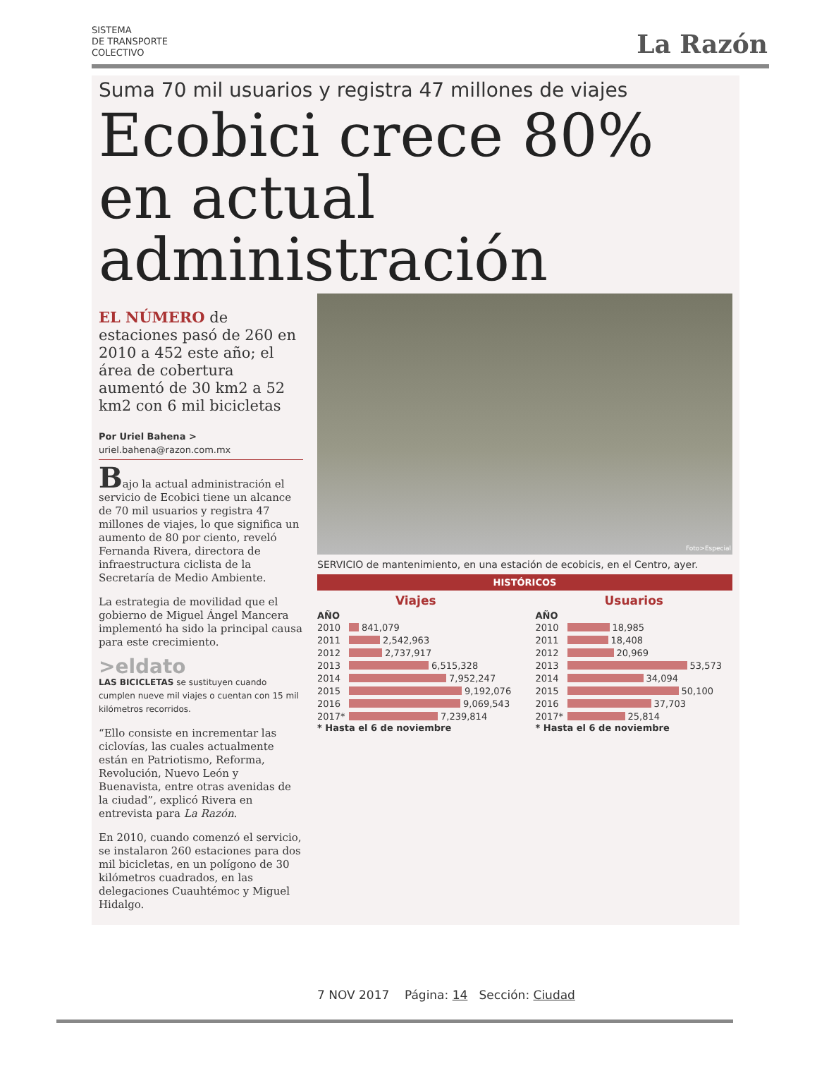SISTEMA
DE TRANSPORTE
COLECTIVO
La Razón
Suma 70 mil usuarios y registra 47 millones de viajes
Ecobici crece 80% en actual administración
EL NÚMERO de estaciones pasó de 260 en 2010 a 452 este año; el área de cobertura aumentó de 30 km2 a 52 km2 con 6 mil bicicletas
Por Uriel Bahena >
uriel.bahena@razon.com.mx
Bajo la actual administración el servicio de Ecobici tiene un alcance de 70 mil usuarios y registra 47 millones de viajes, lo que significa un aumento de 80 por ciento, reveló Fernanda Rivera, directora de infraestructura ciclista de la Secretaría de Medio Ambiente.
La estrategia de movilidad que el gobierno de Miguel Ángel Mancera implementó ha sido la principal causa para este crecimiento.
>eldato
LAS BICICLETAS se sustituyen cuando cumplen nueve mil viajes o cuentan con 15 mil kilómetros recorridos.
“Ello consiste en incrementar las ciclovías, las cuales actualmente están en Patriotismo, Reforma, Revolución, Nuevo León y Buenavista, entre otras avenidas de la ciudad”, explicó Rivera en entrevista para La Razón.
En 2010, cuando comenzó el servicio, se instalaron 260 estaciones para dos mil bicicletas, en un polígono de 30 kilómetros cuadrados, en las delegaciones Cuauhtémoc y Miguel Hidalgo.
Foto>Especial
SERVICIO de mantenimiento, en una estación de ecobicis, en el Centro, ayer.
HISTÓRICOS
Viajes
AÑO
2010
841,079
2011
2,542,963
2012
2,737,917
2013
6,515,328
2014
7,952,247
2015
9,192,076
2016
9,069,543
2017*
7,239,814
* Hasta el 6 de noviembre
Usuarios
AÑO
2010
18,985
2011
18,408
2012
20,969
2013
53,573
2014
34,094
2015
50,100
2016
37,703
2017*
25,814
* Hasta el 6 de noviembre
7 NOV 2017 Página: 14 Sección: Ciudad